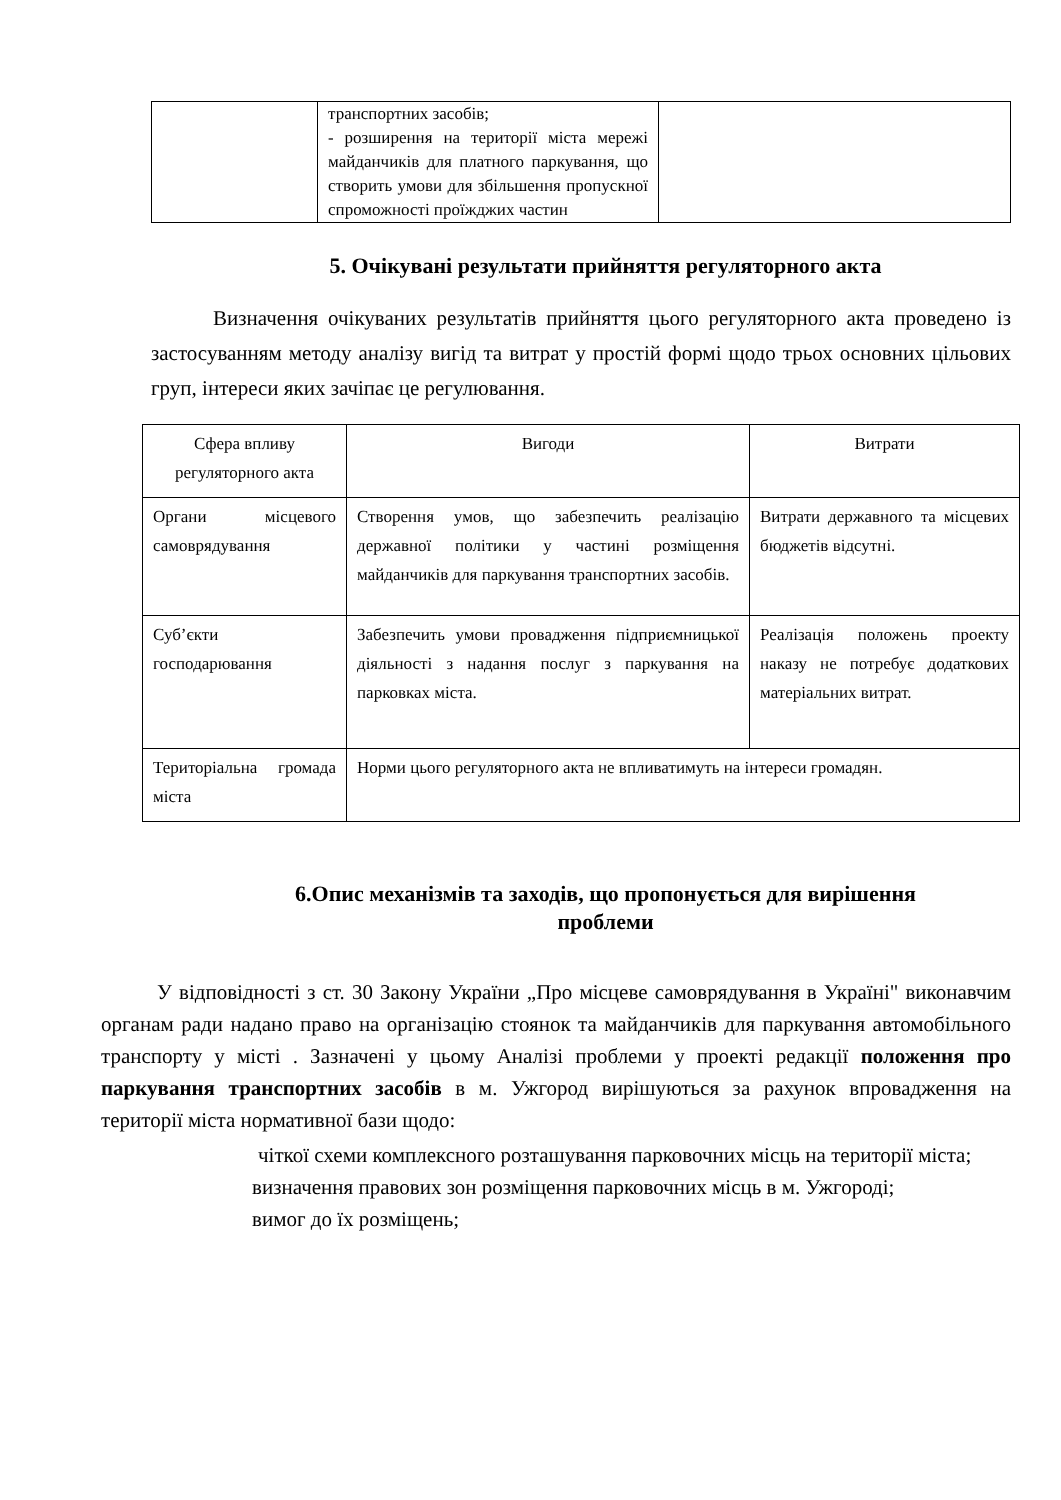| | транспортних засобів; - розширення на території міста мережі майданчиків для платного паркування, що створить умови для збільшення пропускної спроможності проїжджих частин | |
5. Очікувані результати прийняття регуляторного акта
Визначення очікуваних результатів прийняття цього регуляторного акта проведено із застосуванням методу аналізу вигід та витрат у простій формі щодо трьох основних цільових груп, інтереси яких зачіпає це регулювання.
| Сфера впливу регуляторного акта | Вигоди | Витрати |
| Органи місцевого самоврядування | Створення умов, що забезпечить реалізацію державної політики у частині розміщення майданчиків для паркування транспортних засобів. | Витрати державного та місцевих бюджетів відсутні. |
| Суб’єкти господарювання | Забезпечить умови провадження підприємницької діяльності з надання послуг з паркування на парковках міста. | Реалізація положень проекту наказу не потребує додаткових матеріальних витрат. |
| Територіальна громада міста | Норми цього регуляторного акта не впливатимуть на інтереси громадян. | |
6.Опис механізмів та заходів, що пропонується для вирішення
проблеми
У відповідності з ст. 30 Закону України „Про місцеве самоврядування в Україні" виконавчим органам ради надано право на організацію стоянок та майданчиків для паркування автомобільного транспорту у місті . Зазначені у цьому Аналізі проблеми у проекті редакції положення про паркування транспортних засобів в м. Ужгород вирішуються за рахунок впровадження на території міста нормативної бази щодо:
чіткої схеми комплексного розташування парковочних місць на території міста;
визначення правових зон розміщення парковочних місць в м. Ужгороді;
вимог до їх розміщень;